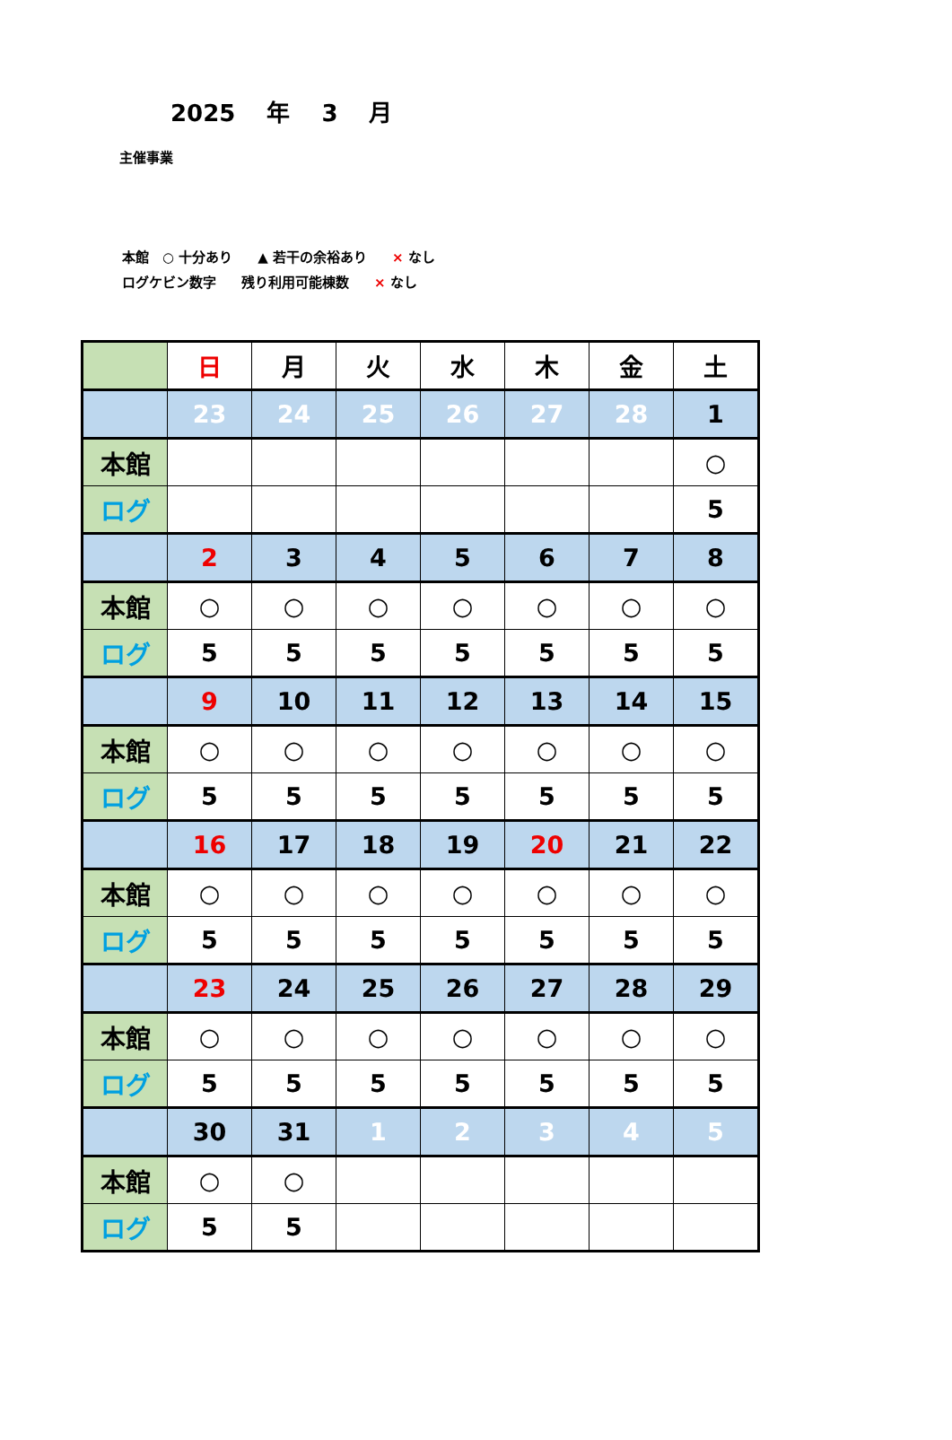2025 年 3 月
主催事業
本館　○ 十分あり ▲ 若干の余裕あり × なし
ログケビン数字 残り利用可能棟数 × なし
| | 日 | 月 | 火 | 水 | 木 | 金 | 土 |
| | 23 | 24 | 25 | 26 | 27 | 28 | 1 |
| 本館 | | | | | | | ○ |
| ログ | | | | | | | 5 |
| | 2 | 3 | 4 | 5 | 6 | 7 | 8 |
| 本館 | ○ | ○ | ○ | ○ | ○ | ○ | ○ |
| ログ | 5 | 5 | 5 | 5 | 5 | 5 | 5 |
| | 9 | 10 | 11 | 12 | 13 | 14 | 15 |
| 本館 | ○ | ○ | ○ | ○ | ○ | ○ | ○ |
| ログ | 5 | 5 | 5 | 5 | 5 | 5 | 5 |
| | 16 | 17 | 18 | 19 | 20 | 21 | 22 |
| 本館 | ○ | ○ | ○ | ○ | ○ | ○ | ○ |
| ログ | 5 | 5 | 5 | 5 | 5 | 5 | 5 |
| | 23 | 24 | 25 | 26 | 27 | 28 | 29 |
| 本館 | ○ | ○ | ○ | ○ | ○ | ○ | ○ |
| ログ | 5 | 5 | 5 | 5 | 5 | 5 | 5 |
| | 30 | 31 | 1 | 2 | 3 | 4 | 5 |
| 本館 | ○ | ○ | | | | | |
| ログ | 5 | 5 | | | | | |